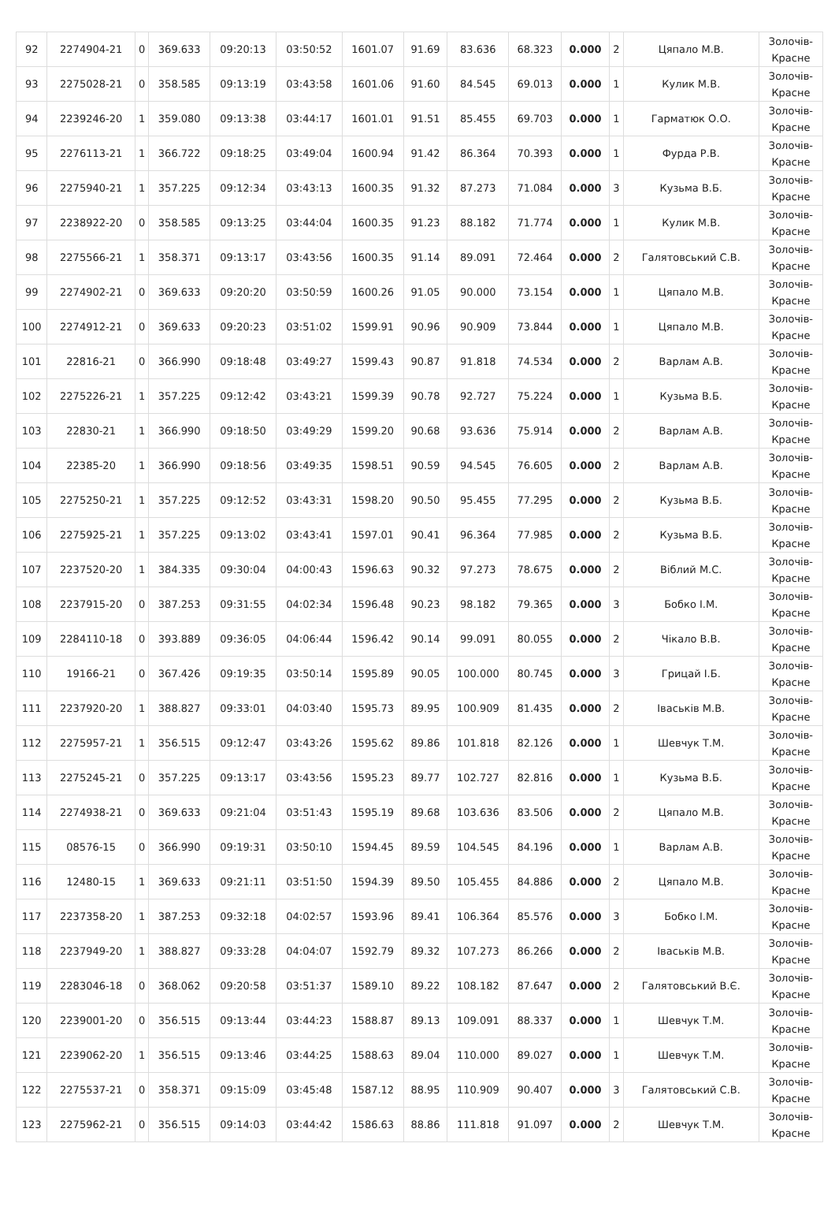| 92 | 2274904-21 | 0 | 369.633 | 09:20:13 | 03:50:52 | 1601.07 | 91.69 | 83.636 | 68.323 | 0.000 | 2 | Цяпало М.В. | Золочів- Красне |
| 93 | 2275028-21 | 0 | 358.585 | 09:13:19 | 03:43:58 | 1601.06 | 91.60 | 84.545 | 69.013 | 0.000 | 1 | Кулик М.В. | Золочів- Красне |
| 94 | 2239246-20 | 1 | 359.080 | 09:13:38 | 03:44:17 | 1601.01 | 91.51 | 85.455 | 69.703 | 0.000 | 1 | Гарматюк О.О. | Золочів- Красне |
| 95 | 2276113-21 | 1 | 366.722 | 09:18:25 | 03:49:04 | 1600.94 | 91.42 | 86.364 | 70.393 | 0.000 | 1 | Фурда Р.В. | Золочів- Красне |
| 96 | 2275940-21 | 1 | 357.225 | 09:12:34 | 03:43:13 | 1600.35 | 91.32 | 87.273 | 71.084 | 0.000 | 3 | Кузьма В.Б. | Золочів- Красне |
| 97 | 2238922-20 | 0 | 358.585 | 09:13:25 | 03:44:04 | 1600.35 | 91.23 | 88.182 | 71.774 | 0.000 | 1 | Кулик М.В. | Золочів- Красне |
| 98 | 2275566-21 | 1 | 358.371 | 09:13:17 | 03:43:56 | 1600.35 | 91.14 | 89.091 | 72.464 | 0.000 | 2 | Галятовський С.В. | Золочів- Красне |
| 99 | 2274902-21 | 0 | 369.633 | 09:20:20 | 03:50:59 | 1600.26 | 91.05 | 90.000 | 73.154 | 0.000 | 1 | Цяпало М.В. | Золочів- Красне |
| 100 | 2274912-21 | 0 | 369.633 | 09:20:23 | 03:51:02 | 1599.91 | 90.96 | 90.909 | 73.844 | 0.000 | 1 | Цяпало М.В. | Золочів- Красне |
| 101 | 22816-21 | 0 | 366.990 | 09:18:48 | 03:49:27 | 1599.43 | 90.87 | 91.818 | 74.534 | 0.000 | 2 | Варлам А.В. | Золочів- Красне |
| 102 | 2275226-21 | 1 | 357.225 | 09:12:42 | 03:43:21 | 1599.39 | 90.78 | 92.727 | 75.224 | 0.000 | 1 | Кузьма В.Б. | Золочів- Красне |
| 103 | 22830-21 | 1 | 366.990 | 09:18:50 | 03:49:29 | 1599.20 | 90.68 | 93.636 | 75.914 | 0.000 | 2 | Варлам А.В. | Золочів- Красне |
| 104 | 22385-20 | 1 | 366.990 | 09:18:56 | 03:49:35 | 1598.51 | 90.59 | 94.545 | 76.605 | 0.000 | 2 | Варлам А.В. | Золочів- Красне |
| 105 | 2275250-21 | 1 | 357.225 | 09:12:52 | 03:43:31 | 1598.20 | 90.50 | 95.455 | 77.295 | 0.000 | 2 | Кузьма В.Б. | Золочів- Красне |
| 106 | 2275925-21 | 1 | 357.225 | 09:13:02 | 03:43:41 | 1597.01 | 90.41 | 96.364 | 77.985 | 0.000 | 2 | Кузьма В.Б. | Золочів- Красне |
| 107 | 2237520-20 | 1 | 384.335 | 09:30:04 | 04:00:43 | 1596.63 | 90.32 | 97.273 | 78.675 | 0.000 | 2 | Віблий М.С. | Золочів- Красне |
| 108 | 2237915-20 | 0 | 387.253 | 09:31:55 | 04:02:34 | 1596.48 | 90.23 | 98.182 | 79.365 | 0.000 | 3 | Бобко І.М. | Золочів- Красне |
| 109 | 2284110-18 | 0 | 393.889 | 09:36:05 | 04:06:44 | 1596.42 | 90.14 | 99.091 | 80.055 | 0.000 | 2 | Чікало В.В. | Золочів- Красне |
| 110 | 19166-21 | 0 | 367.426 | 09:19:35 | 03:50:14 | 1595.89 | 90.05 | 100.000 | 80.745 | 0.000 | 3 | Грицай І.Б. | Золочів- Красне |
| 111 | 2237920-20 | 1 | 388.827 | 09:33:01 | 04:03:40 | 1595.73 | 89.95 | 100.909 | 81.435 | 0.000 | 2 | Іваськів М.В. | Золочів- Красне |
| 112 | 2275957-21 | 1 | 356.515 | 09:12:47 | 03:43:26 | 1595.62 | 89.86 | 101.818 | 82.126 | 0.000 | 1 | Шевчук Т.М. | Золочів- Красне |
| 113 | 2275245-21 | 0 | 357.225 | 09:13:17 | 03:43:56 | 1595.23 | 89.77 | 102.727 | 82.816 | 0.000 | 1 | Кузьма В.Б. | Золочів- Красне |
| 114 | 2274938-21 | 0 | 369.633 | 09:21:04 | 03:51:43 | 1595.19 | 89.68 | 103.636 | 83.506 | 0.000 | 2 | Цяпало М.В. | Золочів- Красне |
| 115 | 08576-15 | 0 | 366.990 | 09:19:31 | 03:50:10 | 1594.45 | 89.59 | 104.545 | 84.196 | 0.000 | 1 | Варлам А.В. | Золочів- Красне |
| 116 | 12480-15 | 1 | 369.633 | 09:21:11 | 03:51:50 | 1594.39 | 89.50 | 105.455 | 84.886 | 0.000 | 2 | Цяпало М.В. | Золочів- Красне |
| 117 | 2237358-20 | 1 | 387.253 | 09:32:18 | 04:02:57 | 1593.96 | 89.41 | 106.364 | 85.576 | 0.000 | 3 | Бобко І.М. | Золочів- Красне |
| 118 | 2237949-20 | 1 | 388.827 | 09:33:28 | 04:04:07 | 1592.79 | 89.32 | 107.273 | 86.266 | 0.000 | 2 | Іваськів М.В. | Золочів- Красне |
| 119 | 2283046-18 | 0 | 368.062 | 09:20:58 | 03:51:37 | 1589.10 | 89.22 | 108.182 | 87.647 | 0.000 | 2 | Галятовський В.Є. | Золочів- Красне |
| 120 | 2239001-20 | 0 | 356.515 | 09:13:44 | 03:44:23 | 1588.87 | 89.13 | 109.091 | 88.337 | 0.000 | 1 | Шевчук Т.М. | Золочів- Красне |
| 121 | 2239062-20 | 1 | 356.515 | 09:13:46 | 03:44:25 | 1588.63 | 89.04 | 110.000 | 89.027 | 0.000 | 1 | Шевчук Т.М. | Золочів- Красне |
| 122 | 2275537-21 | 0 | 358.371 | 09:15:09 | 03:45:48 | 1587.12 | 88.95 | 110.909 | 90.407 | 0.000 | 3 | Галятовський С.В. | Золочів- Красне |
| 123 | 2275962-21 | 0 | 356.515 | 09:14:03 | 03:44:42 | 1586.63 | 88.86 | 111.818 | 91.097 | 0.000 | 2 | Шевчук Т.М. | Золочів- Красне |